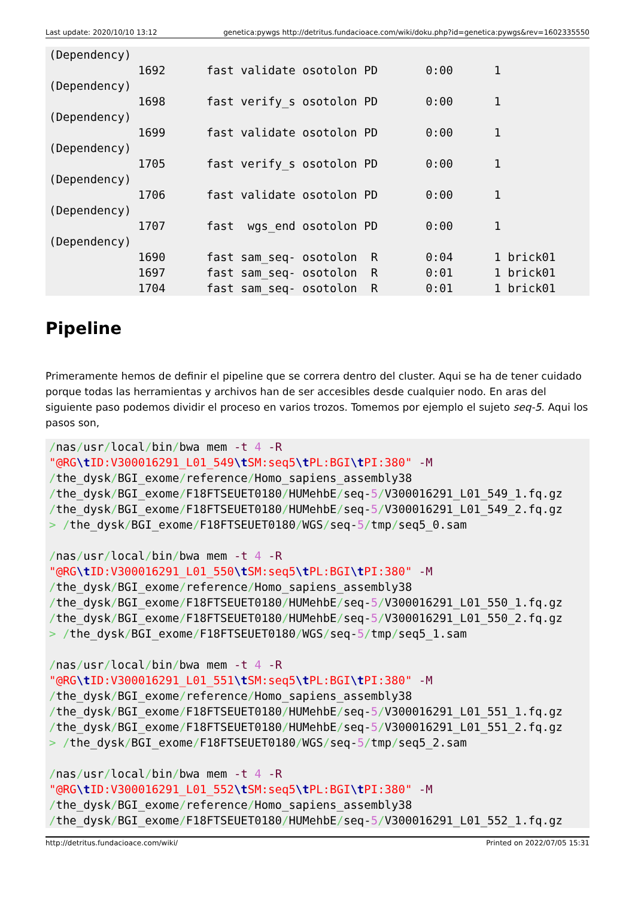Last update: 2020/10/10 13:12 genetica:pywgs http://detritus.fundacioace.com/wiki/doku.php?id=genetica:pywgs&rev=1602335550
(Dependency)
             1692      fast validate osotolon PD       0:00      1
(Dependency)
             1698      fast verify_s osotolon PD       0:00      1
(Dependency)
             1699      fast validate osotolon PD       0:00      1
(Dependency)
             1705      fast verify_s osotolon PD       0:00      1
(Dependency)
             1706      fast validate osotolon PD       0:00      1
(Dependency)
             1707      fast  wgs_end osotolon PD       0:00      1
(Dependency)
             1690      fast sam_seq- osotolon  R       0:04      1 brick01
             1697      fast sam_seq- osotolon  R       0:01      1 brick01
             1704      fast sam_seq- osotolon  R       0:01      1 brick01
Pipeline
Primeramente hemos de definir el pipeline que se correra dentro del cluster. Aqui se ha de tener cuidado porque todas las herramientas y archivos han de ser accesibles desde cualquier nodo. En aras del siguiente paso podemos dividir el proceso en varios trozos. Tomemos por ejemplo el sujeto seq-5. Aqui los pasos son,
/nas/usr/local/bin/bwa mem -t 4 -R
"@RG\t ID:V300016291_L01_549\t SM:seq5\t PL:BGI\t PI:380" -M
/the_dysk/BGI_exome/reference/Homo_sapiens_assembly38
/the_dysk/BGI_exome/F18FTSEUET0180/HUMehbE/seq-5/V300016291_L01_549_1.fq.gz
/the_dysk/BGI_exome/F18FTSEUET0180/HUMehbE/seq-5/V300016291_L01_549_2.fq.gz
> /the_dysk/BGI_exome/F18FTSEUET0180/WGS/seq-5/tmp/seq5_0.sam

/nas/usr/local/bin/bwa mem -t 4 -R
"@RG\t ID:V300016291_L01_550\t SM:seq5\t PL:BGI\t PI:380" -M
/the_dysk/BGI_exome/reference/Homo_sapiens_assembly38
/the_dysk/BGI_exome/F18FTSEUET0180/HUMehbE/seq-5/V300016291_L01_550_1.fq.gz
/the_dysk/BGI_exome/F18FTSEUET0180/HUMehbE/seq-5/V300016291_L01_550_2.fq.gz
> /the_dysk/BGI_exome/F18FTSEUET0180/WGS/seq-5/tmp/seq5_1.sam

/nas/usr/local/bin/bwa mem -t 4 -R
"@RG\t ID:V300016291_L01_551\t SM:seq5\t PL:BGI\t PI:380" -M
/the_dysk/BGI_exome/reference/Homo_sapiens_assembly38
/the_dysk/BGI_exome/F18FTSEUET0180/HUMehbE/seq-5/V300016291_L01_551_1.fq.gz
/the_dysk/BGI_exome/F18FTSEUET0180/HUMehbE/seq-5/V300016291_L01_551_2.fq.gz
> /the_dysk/BGI_exome/F18FTSEUET0180/WGS/seq-5/tmp/seq5_2.sam

/nas/usr/local/bin/bwa mem -t 4 -R
"@RG\t ID:V300016291_L01_552\t SM:seq5\t PL:BGI\t PI:380" -M
/the_dysk/BGI_exome/reference/Homo_sapiens_assembly38
/the_dysk/BGI_exome/F18FTSEUET0180/HUMehbE/seq-5/V300016291_L01_552_1.fq.gz
http://detritus.fundacioace.com/wiki/ Printed on 2022/07/05 15:31